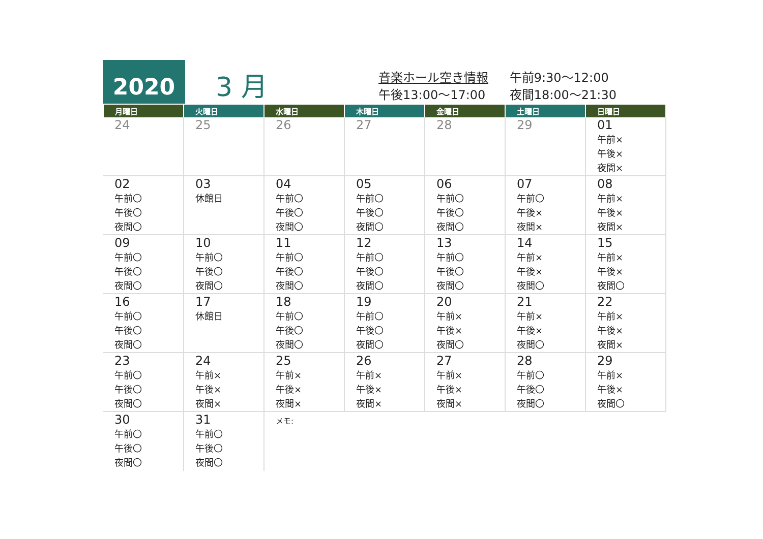2020
3 月
音楽ホール空き情報 午前9:30～12:00
午後13:00～17:00 夜間18:00～21:30
| 月曜日 | 火曜日 | 水曜日 | 木曜日 | 金曜日 | 土曜日 | 日曜日 |
| --- | --- | --- | --- | --- | --- | --- |
| 24 | 25 | 26 | 27 | 28 | 29 | 01 午前× 午後× 夜間× |
| 02 午前〇 午後〇 夜間〇 | 03 休館日 | 04 午前〇 午後〇 夜間〇 | 05 午前〇 午後〇 夜間〇 | 06 午前〇 午後〇 夜間〇 | 07 午前〇 午後× 夜間× | 08 午前× 午後× 夜間× |
| 09 午前〇 午後〇 夜間〇 | 10 午前〇 午後〇 夜間〇 | 11 午前〇 午後〇 夜間〇 | 12 午前〇 午後〇 夜間〇 | 13 午前〇 午後〇 夜間〇 | 14 午前× 午後× 夜間〇 | 15 午前× 午後× 夜間〇 |
| 16 午前〇 午後〇 夜間〇 | 17 休館日 | 18 午前〇 午後〇 夜間〇 | 19 午前〇 午後〇 夜間〇 | 20 午前× 午後× 夜間〇 | 21 午前× 午後× 夜間〇 | 22 午前× 午後× 夜間× |
| 23 午前〇 午後〇 夜間〇 | 24 午前× 午後× 夜間× | 25 午前× 午後× 夜間× | 26 午前× 午後× 夜間× | 27 午前× 午後× 夜間× | 28 午前〇 午後〇 夜間〇 | 29 午前× 午後× 夜間〇 |
| 30 午前〇 午後〇 夜間〇 | 31 午前〇 午後〇 夜間〇 | メモ: | | | | |